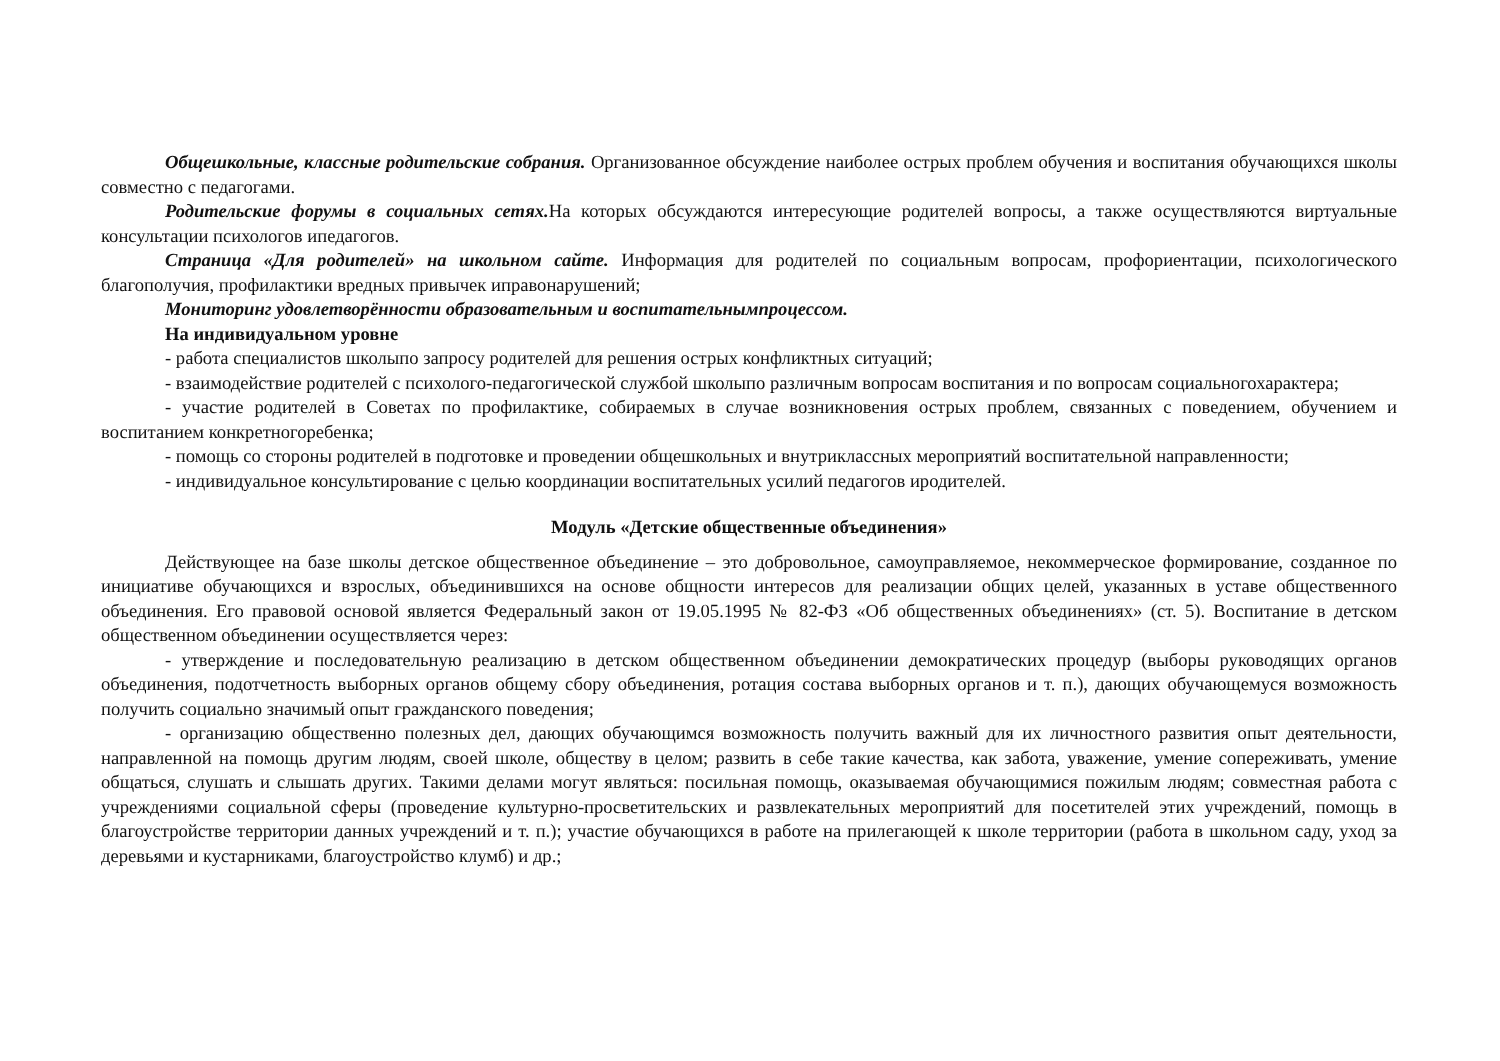Общешкольные, классные родительские собрания. Организованное обсуждение наиболее острых проблем обучения и воспитания обучающихся школы совместно с педагогами.
Родительские форумы в социальных сетях. На которых обсуждаются интересующие родителей вопросы, а также осуществляются виртуальные консультации психологов ипедагогов.
Страница «Для родителей» на школьном сайте. Информация для родителей по социальным вопросам, профориентации, психологического благополучия, профилактики вредных привычек иправонарушений;
Мониторинг удовлетворённости образовательным и воспитательнымпроцессом.
На индивидуальном уровне
- работа специалистов школыпо запросу родителей для решения острых конфликтных ситуаций;
- взаимодействие родителей с психолого-педагогической службой школыпо различным вопросам воспитания и по вопросам социальногохарактера;
- участие родителей в Советах по профилактике, собираемых в случае возникновения острых проблем, связанных с поведением, обучением и воспитанием конкретногоребенка;
- помощь со стороны родителей в подготовке и проведении общешкольных и внутриклассных мероприятий воспитательной направленности;
- индивидуальное консультирование с целью координации воспитательных усилий педагогов иродителей.
Модуль «Детские общественные объединения»
Действующее на базе школы детское общественное объединение – это добровольное, самоуправляемое, некоммерческое формирование, созданное по инициативе обучающихся и взрослых, объединившихся на основе общности интересов для реализации общих целей, указанных в уставе общественного объединения. Его правовой основой является Федеральный закон от 19.05.1995 № 82-ФЗ «Об общественных объединениях» (ст. 5). Воспитание в детском общественном объединении осуществляется через:
- утверждение и последовательную реализацию в детском общественном объединении демократических процедур (выборы руководящих органов объединения, подотчетность выборных органов общему сбору объединения, ротация состава выборных органов и т. п.), дающих обучающемуся возможность получить социально значимый опыт гражданского поведения;
- организацию общественно полезных дел, дающих обучающимся возможность получить важный для их личностного развития опыт деятельности, направленной на помощь другим людям, своей школе, обществу в целом; развить в себе такие качества, как забота, уважение, умение сопереживать, умение общаться, слушать и слышать других. Такими делами могут являться: посильная помощь, оказываемая обучающимися пожилым людям; совместная работа с учреждениями социальной сферы (проведение культурно-просветительских и развлекательных мероприятий для посетителей этих учреждений, помощь в благоустройстве территории данных учреждений и т. п.); участие обучающихся в работе на прилегающей к школе территории (работа в школьном саду, уход за деревьями и кустарниками, благоустройство клумб) и др.;